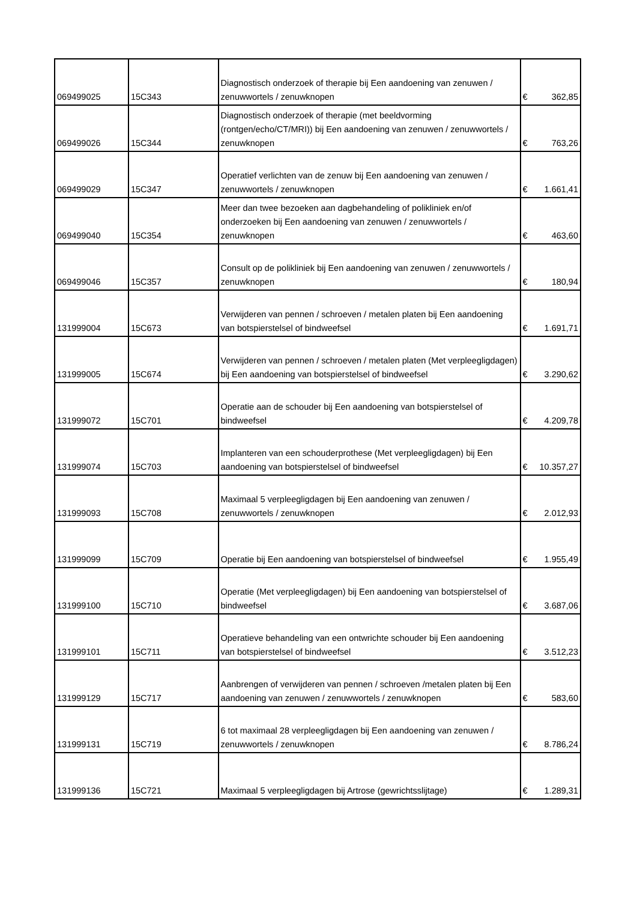| 069499025 | 15C343 | Diagnostisch onderzoek of therapie bij Een aandoening van zenuwen / zenuwwortels / zenuwknopen | € | 362,85 |
| 069499026 | 15C344 | Diagnostisch onderzoek of therapie (met beeldvorming (rontgen/echo/CT/MRI)) bij Een aandoening van zenuwen / zenuwwortels / zenuwknopen | € | 763,26 |
| 069499029 | 15C347 | Operatief verlichten van de zenuw bij Een aandoening van zenuwen / zenuwwortels / zenuwknopen | € | 1.661,41 |
| 069499040 | 15C354 | Meer dan twee bezoeken aan dagbehandeling of polikliniek en/of onderzoeken bij Een aandoening van zenuwen / zenuwwortels / zenuwknopen | € | 463,60 |
| 069499046 | 15C357 | Consult op de polikliniek bij Een aandoening van zenuwen / zenuwwortels / zenuwknopen | € | 180,94 |
| 131999004 | 15C673 | Verwijderen van pennen / schroeven / metalen platen bij Een aandoening van botspierstelsel of bindweefsel | € | 1.691,71 |
| 131999005 | 15C674 | Verwijderen van pennen / schroeven / metalen platen (Met verpleegligdagen) bij Een aandoening van botspierstelsel of bindweefsel | € | 3.290,62 |
| 131999072 | 15C701 | Operatie aan de schouder bij Een aandoening van botspierstelsel of bindweefsel | € | 4.209,78 |
| 131999074 | 15C703 | Implanteren van een schouderprothese (Met verpleegligdagen) bij Een aandoening van botspierstelsel of bindweefsel | € | 10.357,27 |
| 131999093 | 15C708 | Maximaal 5 verpleegligdagen bij Een aandoening van zenuwen / zenuwwortels / zenuwknopen | € | 2.012,93 |
| 131999099 | 15C709 | Operatie bij Een aandoening van botspierstelsel of bindweefsel | € | 1.955,49 |
| 131999100 | 15C710 | Operatie (Met verpleegligdagen) bij Een aandoening van botspierstelsel of bindweefsel | € | 3.687,06 |
| 131999101 | 15C711 | Operatieve behandeling van een ontwrichte schouder bij Een aandoening van botspierstelsel of bindweefsel | € | 3.512,23 |
| 131999129 | 15C717 | Aanbrengen of verwijderen van pennen / schroeven /metalen platen bij Een aandoening van zenuwen / zenuwwortels / zenuwknopen | € | 583,60 |
| 131999131 | 15C719 | 6 tot maximaal 28 verpleegligdagen bij Een aandoening van zenuwen / zenuwwortels / zenuwknopen | € | 8.786,24 |
| 131999136 | 15C721 | Maximaal 5 verpleegligdagen bij Artrose (gewrichtsslijtage) | € | 1.289,31 |